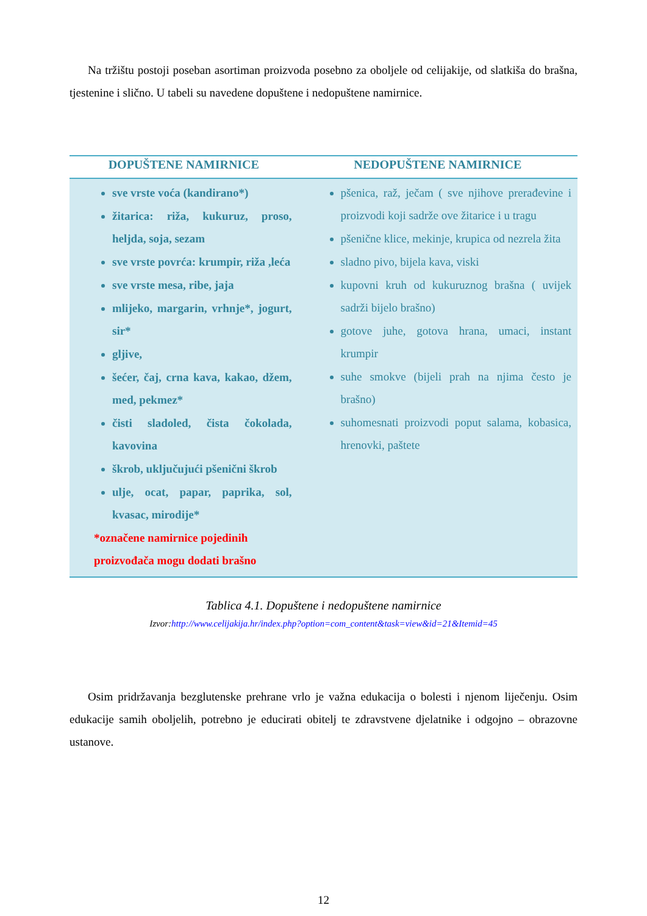Na tržištu postoji poseban asortiman proizvoda posebno za oboljele od celijakije, od slatkiša do brašna, tjestenine i slično. U tabeli su navedene dopuštene i nedopuštene namirnice.
| DOPUŠTENE NAMIRNICE | NEDOPUŠTENE NAMIRNICE |
| --- | --- |
| sve vrste voća (kandirano*) žitarica: riža, kukuruz, proso, heljda, soja, sezam sve vrste povrća: krumpir, riža ,leća sve vrste mesa, ribe, jaja mlijeko, margarin, vrhnje*, jogurt, sir* gljive, šećer, čaj, crna kava, kakao, džem, med, pekmez* čisti sladoled, čista čokolada, kavovina škrob, uključujući pšenični škrob ulje, ocat, papar, paprika, sol, kvasac, mirodije* *označene namirnice pojedinih proizvođača mogu dodati brašno | pšenica, raž, ječam ( sve njihove prerađevine i proizvodi koji sadrže ove žitarice i u tragu pšenične klice, mekinje, krupica od nezrela žita sladno pivo, bijela kava, viski kupovni kruh od kukuruznog brašna ( uvijek sadrži bijelo brašno) gotove juhe, gotova hrana, umaci, instant krumpir suhe smokve (bijeli prah na njima često je brašno) suhomesnati proizvodi poput salama, kobasica, hrenovki, paštete |
Tablica 4.1. Dopuštene i nedopuštene namirnice
Izvor:http://www.celijakija.hr/index.php?option=com_content&task=view&id=21&Itemid=45
Osim pridržavanja bezglutenske prehrane vrlo je važna edukacija o bolesti i njenom liječenju. Osim edukacije samih oboljelih, potrebno je educirati obitelj te zdravstvene djelatnike i odgojno – obrazovne ustanove.
12